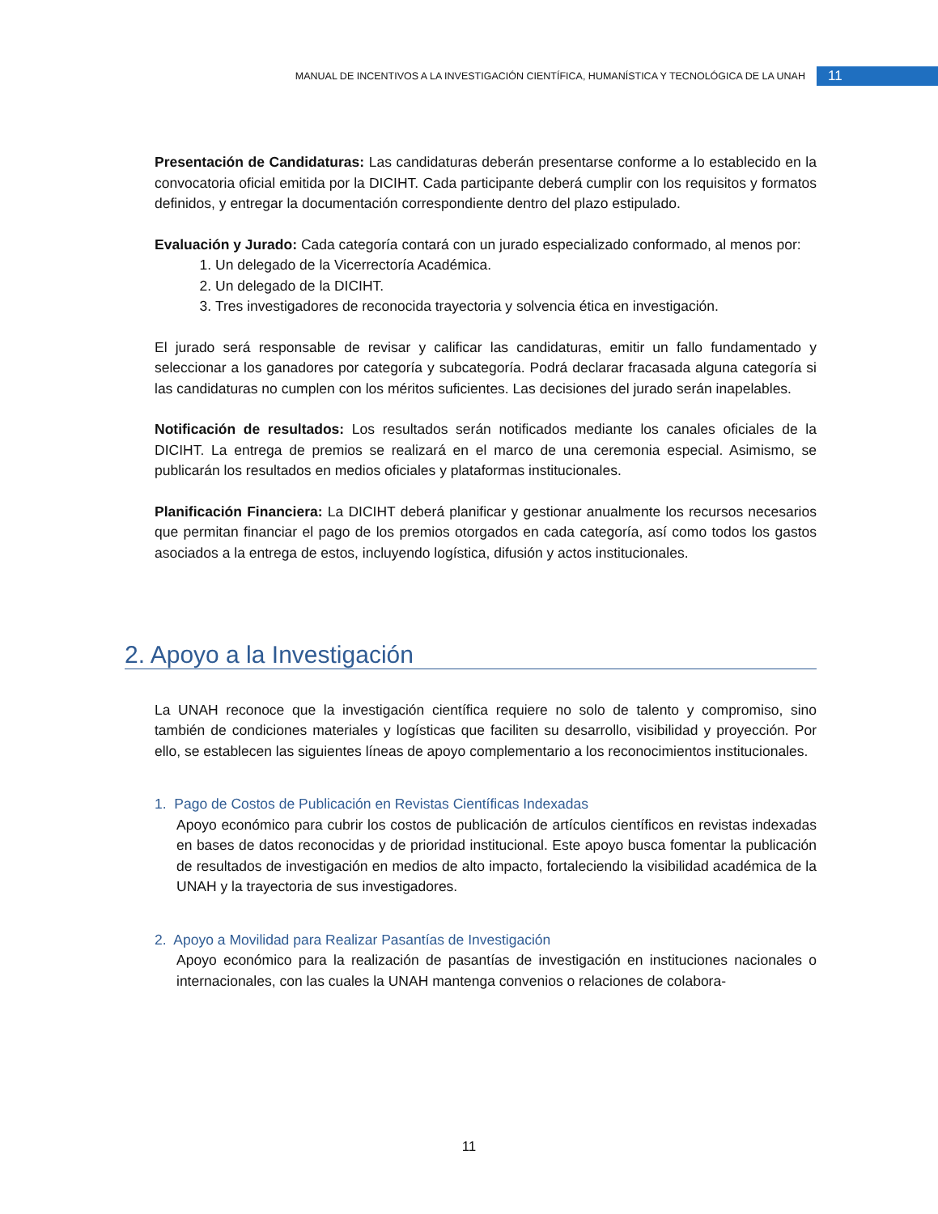MANUAL DE INCENTIVOS A LA INVESTIGACIÓN CIENTÍFICA, HUMANÍSTICA Y TECNOLÓGICA DE LA UNAH 11
Presentación de Candidaturas: Las candidaturas deberán presentarse conforme a lo establecido en la convocatoria oficial emitida por la DICIHT. Cada participante deberá cumplir con los requisitos y formatos definidos, y entregar la documentación correspondiente dentro del plazo estipulado.
Evaluación y Jurado: Cada categoría contará con un jurado especializado conformado, al menos por:
1. Un delegado de la Vicerrectoría Académica.
2. Un delegado de la DICIHT.
3. Tres investigadores de reconocida trayectoria y solvencia ética en investigación.
El jurado será responsable de revisar y calificar las candidaturas, emitir un fallo fundamentado y seleccionar a los ganadores por categoría y subcategoría. Podrá declarar fracasada alguna categoría si las candidaturas no cumplen con los méritos suficientes. Las decisiones del jurado serán inapelables.
Notificación de resultados: Los resultados serán notificados mediante los canales oficiales de la DICIHT. La entrega de premios se realizará en el marco de una ceremonia especial. Asimismo, se publicarán los resultados en medios oficiales y plataformas institucionales.
Planificación Financiera: La DICIHT deberá planificar y gestionar anualmente los recursos necesarios que permitan financiar el pago de los premios otorgados en cada categoría, así como todos los gastos asociados a la entrega de estos, incluyendo logística, difusión y actos institucionales.
2. Apoyo a la Investigación
La UNAH reconoce que la investigación científica requiere no solo de talento y compromiso, sino también de condiciones materiales y logísticas que faciliten su desarrollo, visibilidad y proyección. Por ello, se establecen las siguientes líneas de apoyo complementario a los reconocimientos institucionales.
1. Pago de Costos de Publicación en Revistas Científicas Indexadas
Apoyo económico para cubrir los costos de publicación de artículos científicos en revistas indexadas en bases de datos reconocidas y de prioridad institucional. Este apoyo busca fomentar la publicación de resultados de investigación en medios de alto impacto, fortaleciendo la visibilidad académica de la UNAH y la trayectoria de sus investigadores.
2. Apoyo a Movilidad para Realizar Pasantías de Investigación
Apoyo económico para la realización de pasantías de investigación en instituciones nacionales o internacionales, con las cuales la UNAH mantenga convenios o relaciones de colabora-
11